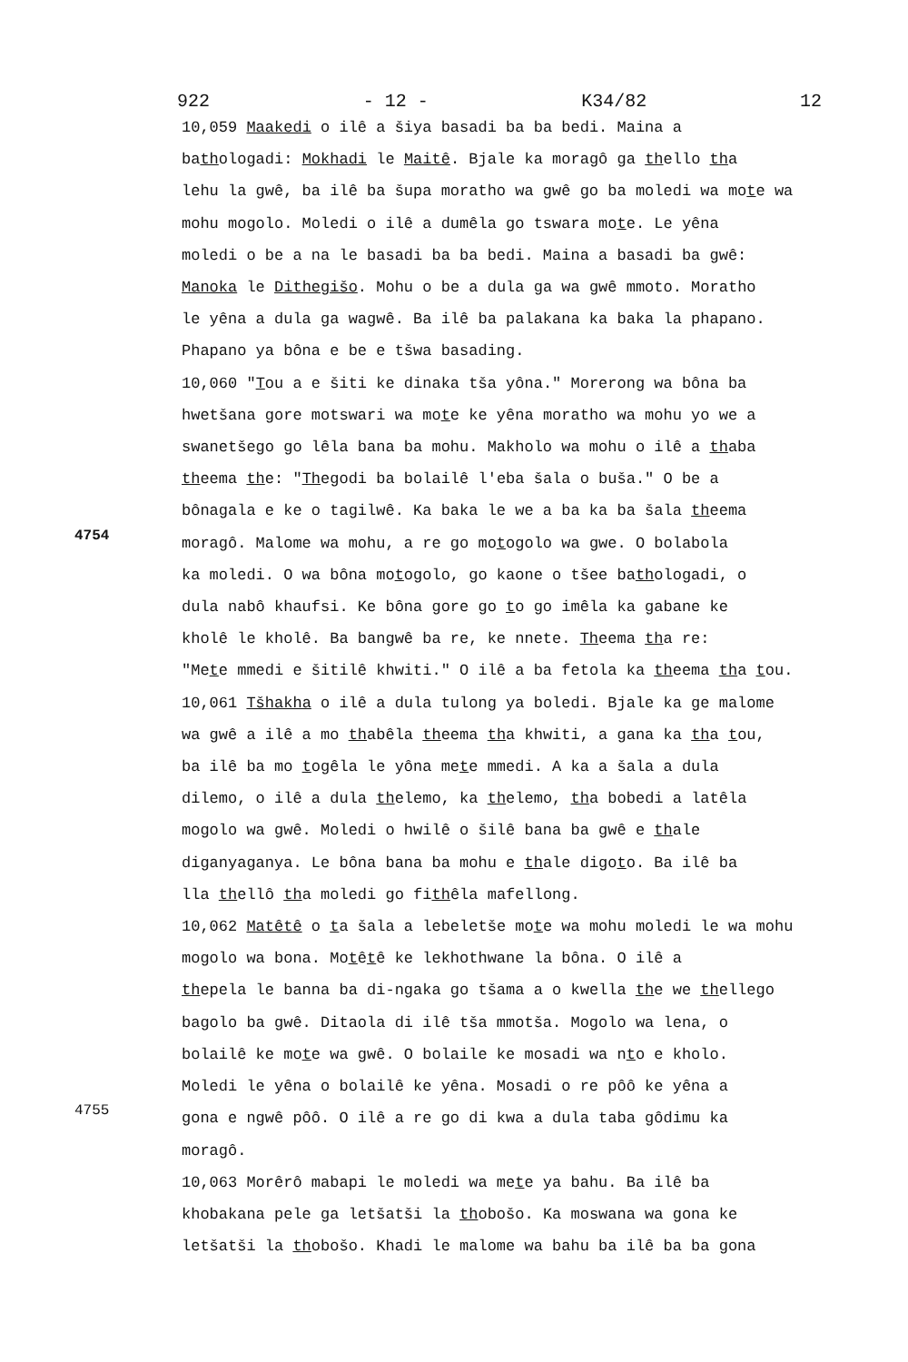922 - 12 - K34/82 12
10,059 Maakedi o ilê a šiya basadi ba ba bedi. Maina a bathologadi: Mokhadi le Maitê. Bjale ka moragô ga thello tha lehu la gwê, ba ilê ba šupa moratho wa gwê go ba moledi wa mote wa mohu mogolo. Moledi o ilê a dumêla go tswara mote. Le yêna moledi o be a na le basadi ba ba bedi. Maina a basadi ba gwê: Manoka le Dithegišo. Mohu o be a dula ga wa gwê mmoto. Moratho le yêna a dula ga wagwê. Ba ilê ba palakana ka baka la phapano. Phapano ya bôna e be e tšwa basading. 10,060 "Tou a e šiti ke dinaka tša yôna." Morerong wa bôna ba hwetšana gore motswari wa mote ke yêna moratho wa mohu yo we a swanetšego go lêla bana ba mohu. Makholo wa mohu o ilê a thaba theema the: "Thegodi ba bolailê l'eba šala o buša." O be a bônagala e ke o tagilwê. Ka baka le we a ba ka ba šala theema
4754
moragô. Malome wa mohu, a re go motogolo wa gwe. O bolabola ka moledi. O wa bôna motogolo, go kaone o tšee bathologadi, o dula nabô khaufsi. Ke bôna gore go to go imêla ka gabane ke kholê le kholê. Ba bangwê ba re, ke nnete. Theema tha re: "Mete mmedi e šitilê khwiti." O ilê a ba fetola ka theema tha tou. 10,061 Tšhakha o ilê a dula tulong ya boledi. Bjale ka ge malome wa gwê a ilê a mo thabêla theema tha khwiti, a gana ka tha tou, ba ilê ba mo togêla le yôna mete mmedi. A ka a šala a dula dilemo, o ilê a dula thelemo, ka thelemo, tha bobedi a latêla mogolo wa gwê. Moledi o hwilê o šilê bana ba gwê e thale diganyaganya. Le bôna bana ba mohu e thale digoto. Ba ilê ba lla thellô tha moledi go fithêla mafellong. 10,062 Matêtê o ta šala a lebeletše mote wa mohu moledi le wa mohu mogolo wa bona. Motêtê ke lekhothwane la bôna. O ilê a thepela le banna ba di-ngaka go tšama a o kwella the we thellego bagolo ba gwê. Ditaola di ilê tša mmotša. Mogolo wa lena, o bolailê ke mote wa gwê. O bolaile ke mosadi wa nto e kholo. Moledi le yêna o bolailê ke yêna. Mosadi o re pôô ke yêna a
4755
gona e ngwê pôô. O ilê a re go di kwa a dula taba gôdimu ka moragô. 10,063 Morêrô mabapi le moledi wa mete ya bahu. Ba ilê ba khobakana pele ga letšatši la thobošo. Ka moswana wa gona ke letšatši la thobošo. Khadi le malome wa bahu ba ilê ba ba gona